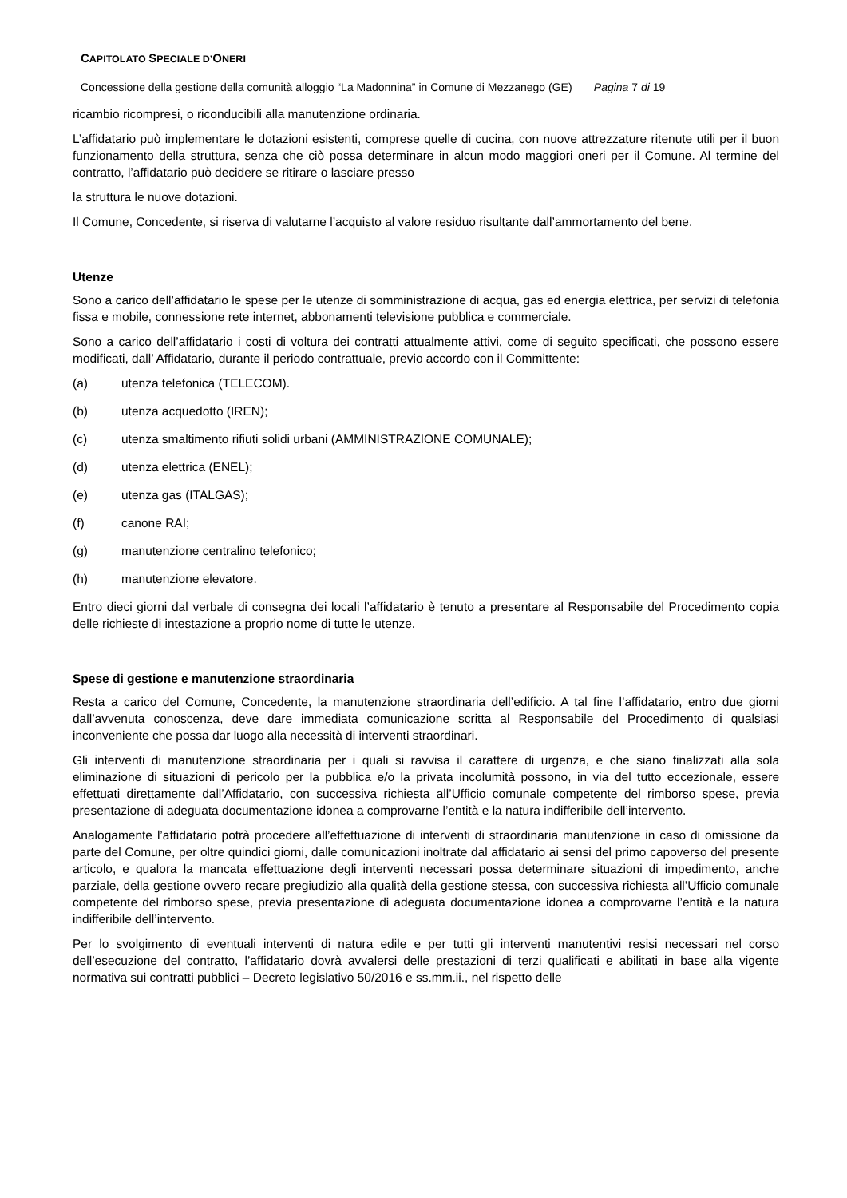CAPITOLATO SPECIALE D’ONERI
Concessione della gestione della comunità alloggio “La Madonnina” in Comune di Mezzanego (GE) Pagina 7 di 19
ricambio ricompresi, o riconducibili alla manutenzione ordinaria.
L’affidatario può implementare le dotazioni esistenti, comprese quelle di cucina, con nuove attrezzature ritenute utili per il buon funzionamento della struttura, senza che ciò possa determinare in alcun modo maggiori oneri per il Comune. Al termine del contratto, l’affidatario può decidere se ritirare o lasciare presso
la struttura le nuove dotazioni.
Il Comune, Concedente, si riserva di valutarne l’acquisto al valore residuo risultante dall’ammortamento del bene.
Utenze
Sono a carico dell’affidatario le spese per le utenze di somministrazione di acqua, gas ed energia elettrica, per servizi di telefonia fissa e mobile, connessione rete internet, abbonamenti televisione pubblica e commerciale.
Sono a carico dell’affidatario i costi di voltura dei contratti attualmente attivi, come di seguito specificati, che possono essere modificati, dall’ Affidatario, durante il periodo contrattuale, previo accordo con il Committente:
(a) utenza telefonica (TELECOM).
(b) utenza acquedotto (IREN);
(c) utenza smaltimento rifiuti solidi urbani (AMMINISTRAZIONE COMUNALE);
(d) utenza elettrica (ENEL);
(e) utenza gas (ITALGAS);
(f) canone RAI;
(g) manutenzione centralino telefonico;
(h) manutenzione elevatore.
Entro dieci giorni dal verbale di consegna dei locali l’affidatario è tenuto a presentare al Responsabile del Procedimento copia delle richieste di intestazione a proprio nome di tutte le utenze.
Spese di gestione e manutenzione straordinaria
Resta a carico del Comune, Concedente, la manutenzione straordinaria dell’edificio. A tal fine l’affidatario, entro due giorni dall’avvenuta conoscenza, deve dare immediata comunicazione scritta al Responsabile del Procedimento di qualsiasi inconveniente che possa dar luogo alla necessità di interventi straordinari.
Gli interventi di manutenzione straordinaria per i quali si ravvisa il carattere di urgenza, e che siano finalizzati alla sola eliminazione di situazioni di pericolo per la pubblica e/o la privata incolumità possono, in via del tutto eccezionale, essere effettuati direttamente dall’Affidatario, con successiva richiesta all’Ufficio comunale competente del rimborso spese, previa presentazione di adeguata documentazione idonea a comprovarne l’entità e la natura indifferibile dell’intervento.
Analogamente l’affidatario potrà procedere all’effettuazione di interventi di straordinaria manutenzione in caso di omissione da parte del Comune, per oltre quindici giorni, dalle comunicazioni inoltrate dal affidatario ai sensi del primo capoverso del presente articolo, e qualora la mancata effettuazione degli interventi necessari possa determinare situazioni di impedimento, anche parziale, della gestione ovvero recare pregiudizio alla qualità della gestione stessa, con successiva richiesta all’Ufficio comunale competente del rimborso spese, previa presentazione di adeguata documentazione idonea a comprovarne l’entità e la natura indifferibile dell’intervento.
Per lo svolgimento di eventuali interventi di natura edile e per tutti gli interventi manutentivi resisi necessari nel corso dell’esecuzione del contratto, l’affidatario dovrà avvalersi delle prestazioni di terzi qualificati e abilitati in base alla vigente normativa sui contratti pubblici – Decreto legislativo 50/2016 e ss.mm.ii., nel rispetto delle